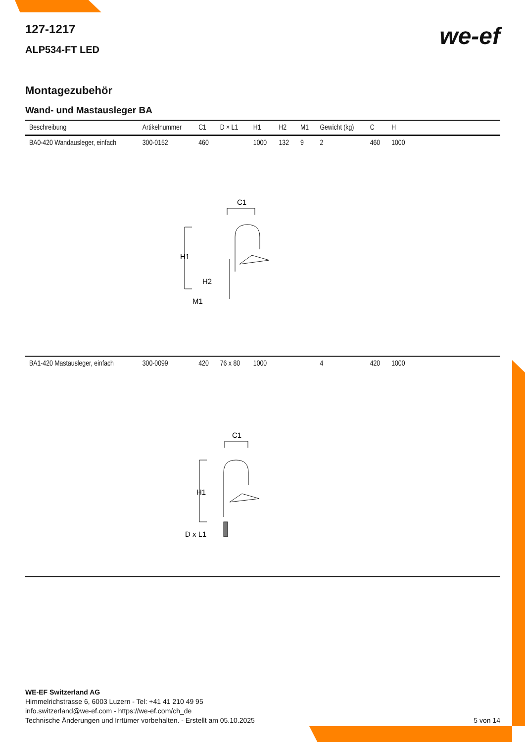we-ef
127-1217
ALP534-FT LED
Montagezubehör
Wand- und Mastausleger BA
| Beschreibung | Artikelnummer | C1 | D × L1 | H1 | H2 | M1 | Gewicht (kg) | C | H | |
| --- | --- | --- | --- | --- | --- | --- | --- | --- | --- | --- |
| BA0-420 Wandausleger, einfach | 300-0152 | 460 | | 1000 | 132 | 9 | 2 | 460 | 1000 | |
| C1 H1 H2 M1 | | | | | | | | | | |
| BA1-420 Mastausleger, einfach | 300-0099 | 420 | 76 x 80 | 1000 | | | 4 | 420 | 1000 | |
| C1 H1 D x L1 | | | | | | | | | | |
WE-EF Switzerland AG
Himmelrichstrasse 6, 6003 Luzern - Tel: +41 41 210 49 95
info.switzerland@we-ef.com - https://we-ef.com/ch_de
Technische Änderungen und Irrtümer vorbehalten. - Erstellt am 05.10.2025 5 von 14